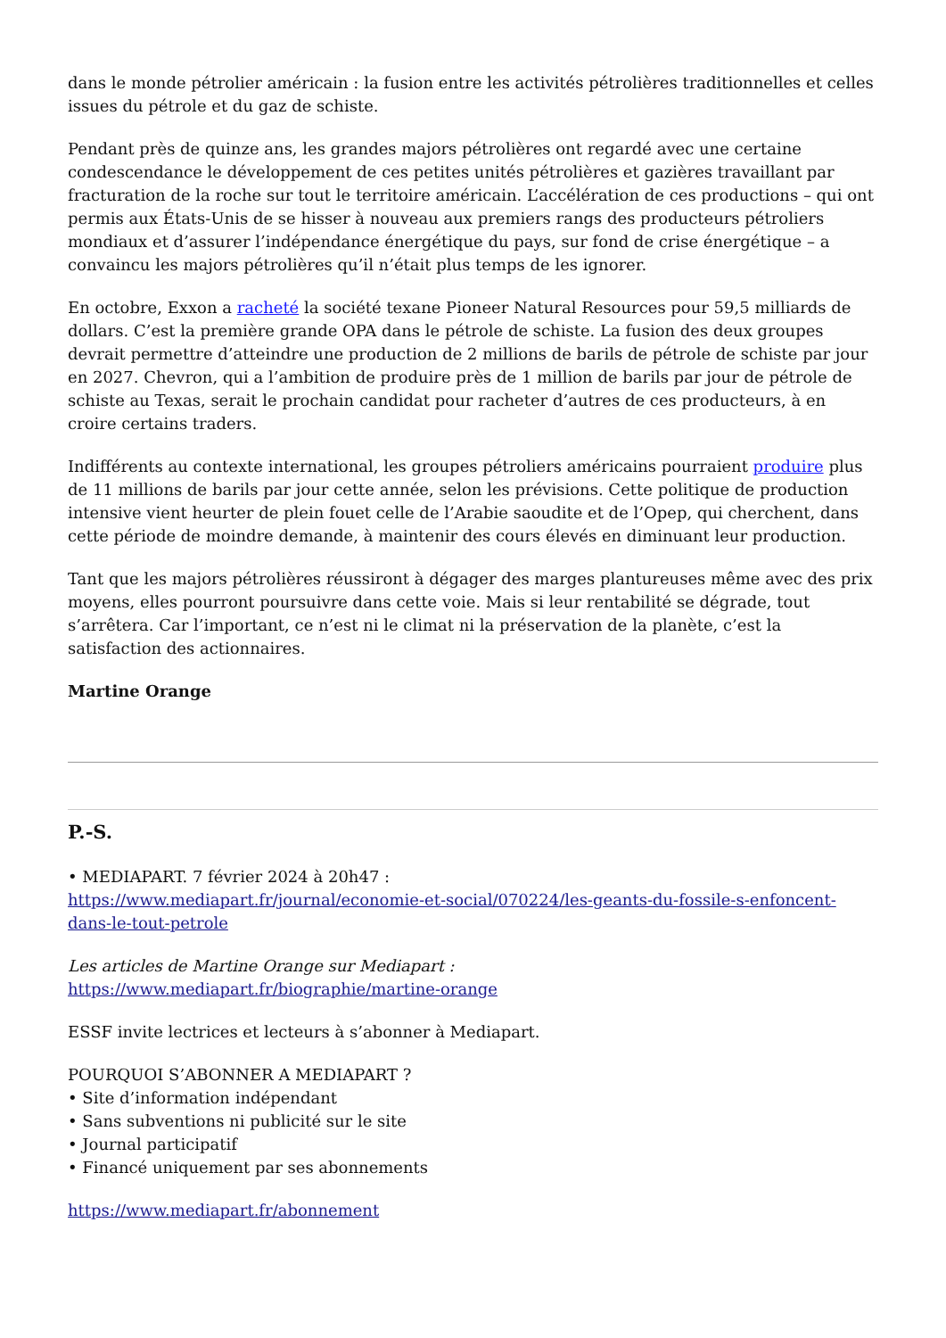dans le monde pétrolier américain : la fusion entre les activités pétrolières traditionnelles et celles issues du pétrole et du gaz de schiste.
Pendant près de quinze ans, les grandes majors pétrolières ont regardé avec une certaine condescendance le développement de ces petites unités pétrolières et gazières travaillant par fracturation de la roche sur tout le territoire américain. L’accélération de ces productions – qui ont permis aux États-Unis de se hisser à nouveau aux premiers rangs des producteurs pétroliers mondiaux et d’assurer l’indépendance énergétique du pays, sur fond de crise énergétique – a convaincu les majors pétrolières qu’il n’était plus temps de les ignorer.
En octobre, Exxon a racheté la société texane Pioneer Natural Resources pour 59,5 milliards de dollars. C’est la première grande OPA dans le pétrole de schiste. La fusion des deux groupes devrait permettre d’atteindre une production de 2 millions de barils de pétrole de schiste par jour en 2027. Chevron, qui a l’ambition de produire près de 1 million de barils par jour de pétrole de schiste au Texas, serait le prochain candidat pour racheter d’autres de ces producteurs, à en croire certains traders.
Indifférents au contexte international, les groupes pétroliers américains pourraient produire plus de 11 millions de barils par jour cette année, selon les prévisions. Cette politique de production intensive vient heurter de plein fouet celle de l’Arabie saoudite et de l’Opep, qui cherchent, dans cette période de moindre demande, à maintenir des cours élevés en diminuant leur production.
Tant que les majors pétrolières réussiront à dégager des marges plantureuses même avec des prix moyens, elles pourront poursuivre dans cette voie. Mais si leur rentabilité se dégrade, tout s’arrêtera. Car l’important, ce n’est ni le climat ni la préservation de la planète, c’est la satisfaction des actionnaires.
Martine Orange
P.-S.
• MEDIAPART. 7 février 2024 à 20h47 :
https://www.mediapart.fr/journal/economie-et-social/070224/les-geants-du-fossile-s-enfoncent-dans-le-tout-petrole
Les articles de Martine Orange sur Mediapart :
https://www.mediapart.fr/biographie/martine-orange
ESSF invite lectrices et lecteurs à s’abonner à Mediapart.
POURQUOI S’ABONNER A MEDIAPART ?
• Site d’information indépendant
• Sans subventions ni publicité sur le site
• Journal participatif
• Financé uniquement par ses abonnements
https://www.mediapart.fr/abonnement